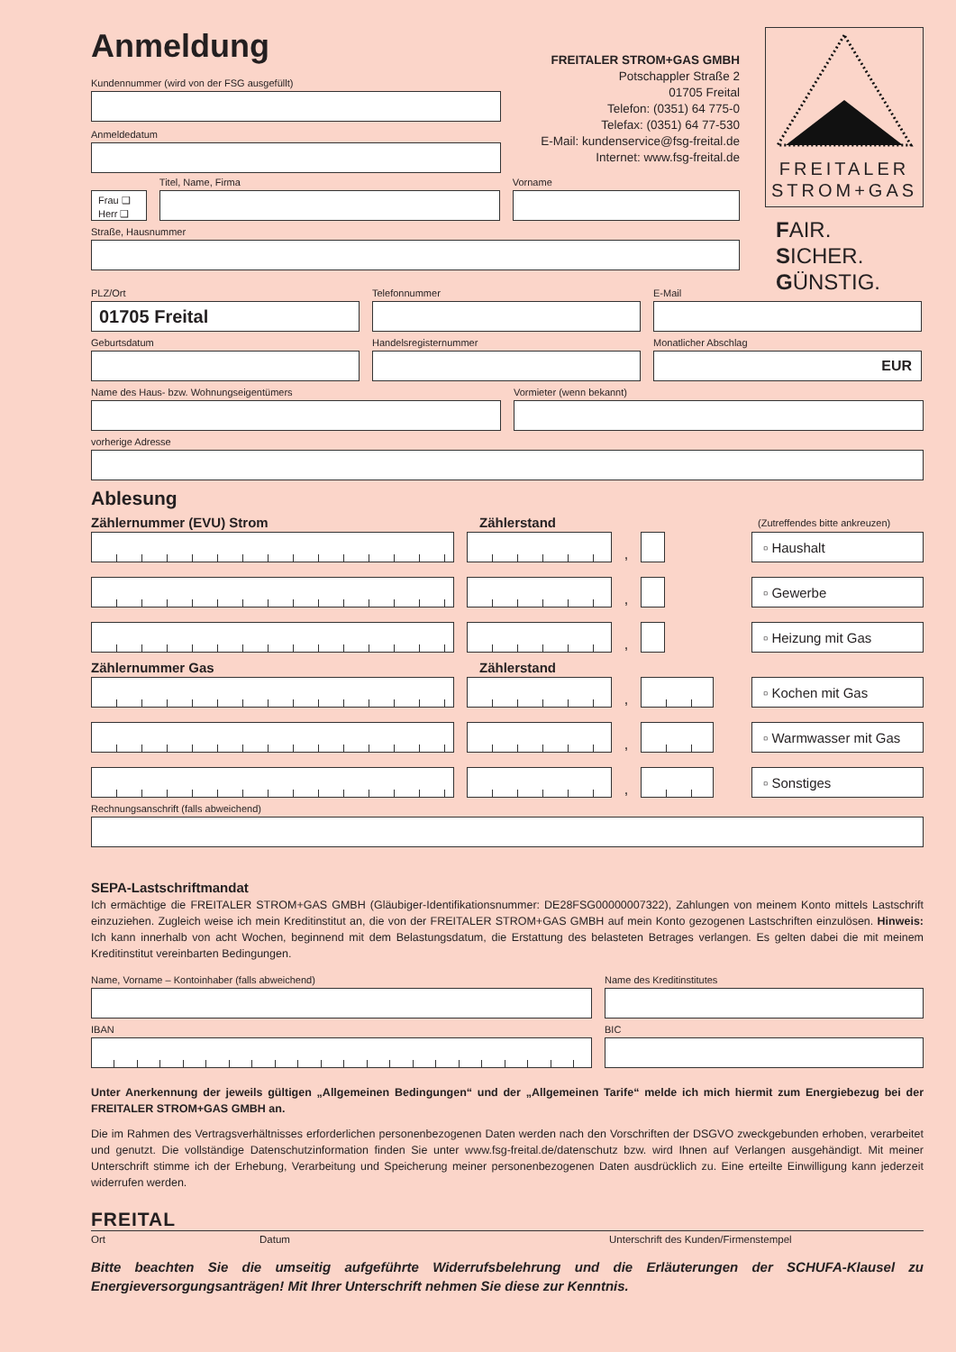Anmeldung
Kundennummer (wird von der FSG ausgefüllt)
Anmeldedatum
FREITALER STROM+GAS GMBH
Potschappler Straße 2
01705 Freital
Telefon: (0351) 64 775-0
Telefax: (0351) 64 77-530
E-Mail: kundenservice@fsg-freital.de
Internet: www.fsg-freital.de
Frau ❑
Herr ❑
Titel, Name, Firma Vorname
Straße, Hausnummer
FREITALER
STROM+GAS
FAIR.
SICHER.
GÜNSTIG.
PLZ/Ort
01705 Freital
Telefonnummer E-Mail
Geburtsdatum Handelsregisternummer Monatlicher Abschlag
EUR
Name des Haus- bzw. Wohnungseigentümers Vormieter (wenn bekannt)
vorherige Adresse
Ablesung
Zählernummer (EVU) Strom Zählerstand
(Zutreffendes bitte ankreuzen)
,
▫ Haushalt
,
▫ Gewerbe
,
▫ Heizung mit Gas
Zählernummer Gas Zählerstand
,
▫ Kochen mit Gas
,
▫ Warmwasser mit Gas
,
▫ Sonstiges
Rechnungsanschrift (falls abweichend)
SEPA-Lastschriftmandat
Ich ermächtige die FREITALER STROM+GAS GMBH (Gläubiger-Identifikationsnummer: DE28FSG00000007322), Zahlungen von meinem Konto mittels Lastschrift einzuziehen. Zugleich weise ich mein Kreditinstitut an, die von der FREITALER STROM+GAS GMBH auf mein Konto gezogenen Lastschriften einzulösen. Hinweis: Ich kann innerhalb von acht Wochen, beginnend mit dem Belastungsdatum, die Erstattung des belasteten Betrages verlangen. Es gelten dabei die mit meinem Kreditinstitut vereinbarten Bedingungen.
Name, Vorname – Kontoinhaber (falls abweichend) Name des Kreditinstitutes
IBAN BIC
Unter Anerkennung der jeweils gültigen „Allgemeinen Bedingungen“ und der „Allgemeinen Tarife“ melde ich mich hiermit zum Energiebezug bei der FREITALER STROM+GAS GMBH an.
Die im Rahmen des Vertragsverhältnisses erforderlichen personenbezogenen Daten werden nach den Vorschriften der DSGVO zweckgebunden erhoben, verarbeitet und genutzt. Die vollständige Datenschutzinformation finden Sie unter www.fsg-freital.de/datenschutz bzw. wird Ihnen auf Verlangen ausgehändigt. Mit meiner Unterschrift stimme ich der Erhebung, Verarbeitung und Speicherung meiner personenbezogenen Daten ausdrücklich zu. Eine erteilte Einwilligung kann jederzeit widerrufen werden.
FREITAL
Ort Datum Unterschrift des Kunden/Firmenstempel
Bitte beachten Sie die umseitig aufgeführte Widerrufsbelehrung und die Erläuterungen der SCHUFA-Klausel zu Energieversorgungsanträgen! Mit Ihrer Unterschrift nehmen Sie diese zur Kenntnis.